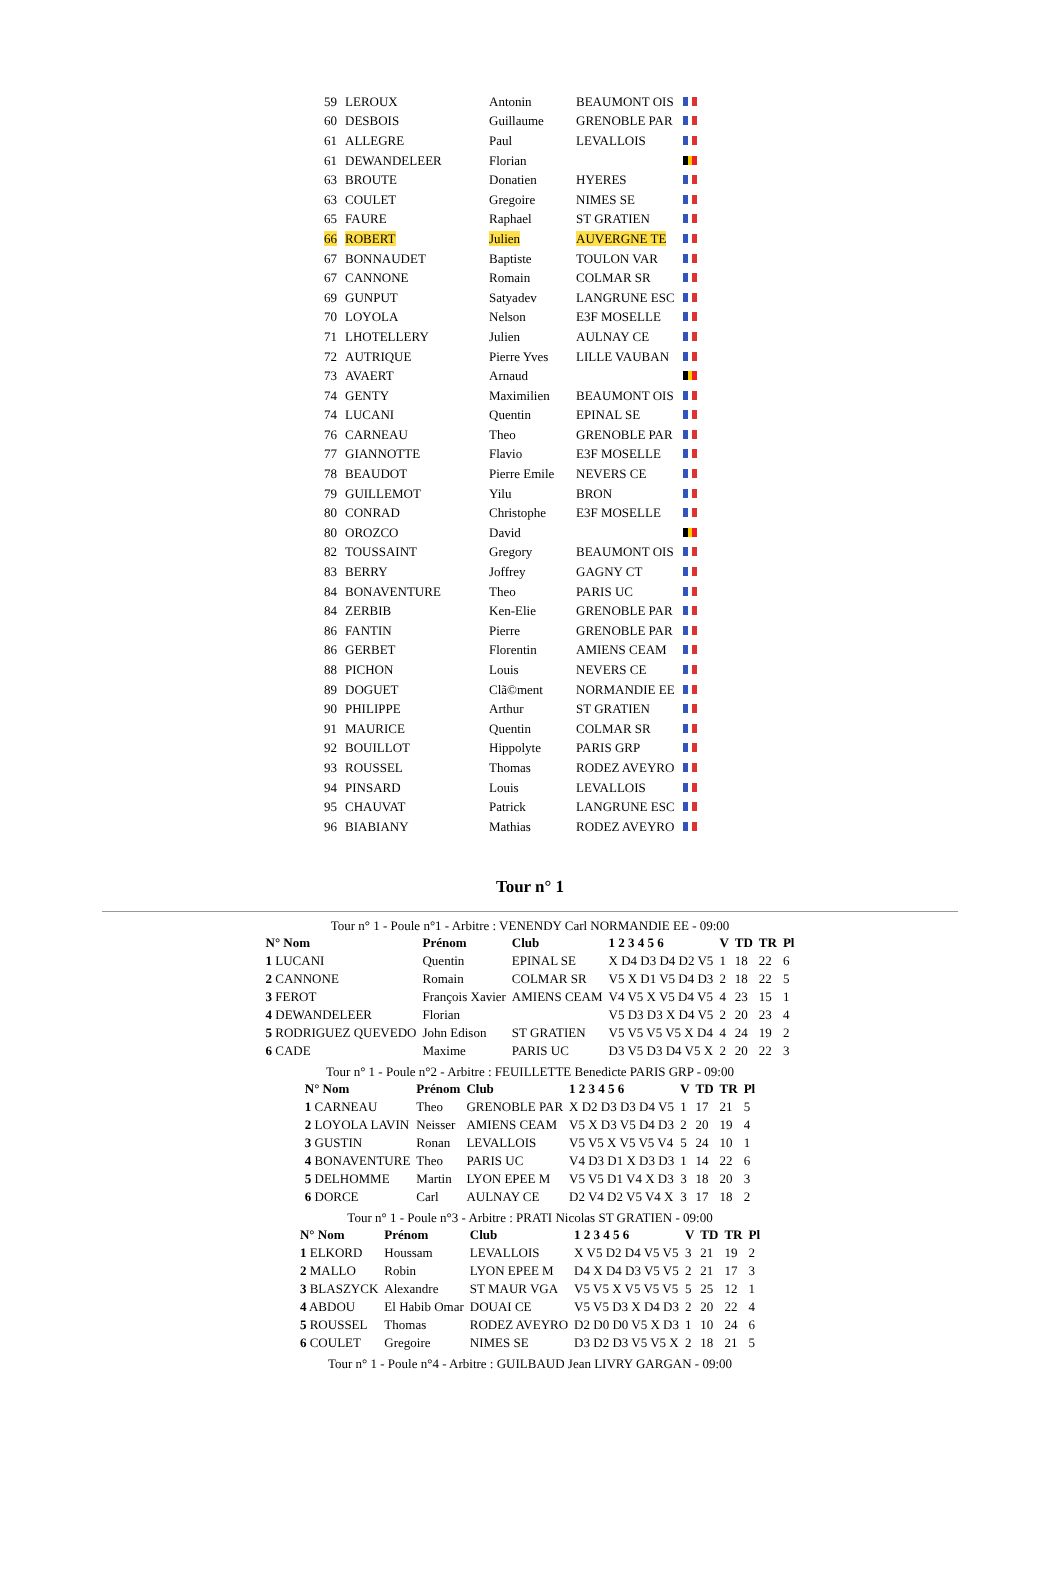| 59 | LEROUX | Antonin | BEAUMONT OIS | |
| 60 | DESBOIS | Guillaume | GRENOBLE PAR | |
| 61 | ALLEGRE | Paul | LEVALLOIS | |
| 61 | DEWANDELEER | Florian | | |
| 63 | BROUTE | Donatien | HYERES | |
| 63 | COULET | Gregoire | NIMES SE | |
| 65 | FAURE | Raphael | ST GRATIEN | |
| 66 | ROBERT | Julien | AUVERGNE TE | |
| 67 | BONNAUDET | Baptiste | TOULON VAR | |
| 67 | CANNONE | Romain | COLMAR SR | |
| 69 | GUNPUT | Satyadev | LANGRUNE ESC | |
| 70 | LOYOLA | Nelson | E3F MOSELLE | |
| 71 | LHOTELLERY | Julien | AULNAY CE | |
| 72 | AUTRIQUE | Pierre Yves | LILLE VAUBAN | |
| 73 | AVAERT | Arnaud | | |
| 74 | GENTY | Maximilien | BEAUMONT OIS | |
| 74 | LUCANI | Quentin | EPINAL SE | |
| 76 | CARNEAU | Theo | GRENOBLE PAR | |
| 77 | GIANNOTTE | Flavio | E3F MOSELLE | |
| 78 | BEAUDOT | Pierre Emile | NEVERS CE | |
| 79 | GUILLEMOT | Yilu | BRON | |
| 80 | CONRAD | Christophe | E3F MOSELLE | |
| 80 | OROZCO | David | | |
| 82 | TOUSSAINT | Gregory | BEAUMONT OIS | |
| 83 | BERRY | Joffrey | GAGNY CT | |
| 84 | BONAVENTURE | Theo | PARIS UC | |
| 84 | ZERBIB | Ken-Elie | GRENOBLE PAR | |
| 86 | FANTIN | Pierre | GRENOBLE PAR | |
| 86 | GERBET | Florentin | AMIENS CEAM | |
| 88 | PICHON | Louis | NEVERS CE | |
| 89 | DOGUET | Clã©ment | NORMANDIE EE | |
| 90 | PHILIPPE | Arthur | ST GRATIEN | |
| 91 | MAURICE | Quentin | COLMAR SR | |
| 92 | BOUILLOT | Hippolyte | PARIS GRP | |
| 93 | ROUSSEL | Thomas | RODEZ AVEYRO | |
| 94 | PINSARD | Louis | LEVALLOIS | |
| 95 | CHAUVAT | Patrick | LANGRUNE ESC | |
| 96 | BIABIANY | Mathias | RODEZ AVEYRO | |
Tour n° 1
Tour n° 1 - Poule n°1 - Arbitre : VENENDY Carl NORMANDIE EE - 09:00
| N° Nom | Prénom | Club | 1 2 3 4 5 6 | V | TD | TR | Pl |
| --- | --- | --- | --- | --- | --- | --- | --- |
| 1 LUCANI | Quentin | EPINAL SE | X D4 D3 D4 D2 V5 | 1 | 18 | 22 | 6 |
| 2 CANNONE | Romain | COLMAR SR | V5 X D1 V5 D4 D3 | 2 | 18 | 22 | 5 |
| 3 FEROT | François Xavier | AMIENS CEAM | V4 V5 X V5 D4 V5 | 4 | 23 | 15 | 1 |
| 4 DEWANDELEER | Florian | | V5 D3 D3 X D4 V5 | 2 | 20 | 23 | 4 |
| 5 RODRIGUEZ QUEVEDO | John Edison | ST GRATIEN | V5 V5 V5 V5 X D4 | 4 | 24 | 19 | 2 |
| 6 CADE | Maxime | PARIS UC | D3 V5 D3 D4 V5 X | 2 | 20 | 22 | 3 |
Tour n° 1 - Poule n°2 - Arbitre : FEUILLETTE Benedicte PARIS GRP - 09:00
| N° Nom | Prénom | Club | 1 2 3 4 5 6 | V | TD | TR | Pl |
| --- | --- | --- | --- | --- | --- | --- | --- |
| 1 CARNEAU | Theo | GRENOBLE PAR | X D2 D3 D3 D4 V5 | 1 | 17 | 21 | 5 |
| 2 LOYOLA LAVIN | Neisser | AMIENS CEAM | V5 X D3 V5 D4 D3 | 2 | 20 | 19 | 4 |
| 3 GUSTIN | Ronan | LEVALLOIS | V5 V5 X V5 V5 V4 | 5 | 24 | 10 | 1 |
| 4 BONAVENTURE | Theo | PARIS UC | V4 D3 D1 X D3 D3 | 1 | 14 | 22 | 6 |
| 5 DELHOMME | Martin | LYON EPEE M | V5 V5 D1 V4 X D3 | 3 | 18 | 20 | 3 |
| 6 DORCE | Carl | AULNAY CE | D2 V4 D2 V5 V4 X | 3 | 17 | 18 | 2 |
Tour n° 1 - Poule n°3 - Arbitre : PRATI Nicolas ST GRATIEN - 09:00
| N° Nom | Prénom | Club | 1 2 3 4 5 6 | V | TD | TR | Pl |
| --- | --- | --- | --- | --- | --- | --- | --- |
| 1 ELKORD | Houssam | LEVALLOIS | X V5 D2 D4 V5 V5 | 3 | 21 | 19 | 2 |
| 2 MALLO | Robin | LYON EPEE M | D4 X D4 D3 V5 V5 | 2 | 21 | 17 | 3 |
| 3 BLASZYCK | Alexandre | ST MAUR VGA | V5 V5 X V5 V5 V5 | 5 | 25 | 12 | 1 |
| 4 ABDOU | El Habib Omar | DOUAI CE | V5 V5 D3 X D4 D3 | 2 | 20 | 22 | 4 |
| 5 ROUSSEL | Thomas | RODEZ AVEYRO | D2 D0 D0 V5 X D3 | 1 | 10 | 24 | 6 |
| 6 COULET | Gregoire | NIMES SE | D3 D2 D3 V5 V5 X | 2 | 18 | 21 | 5 |
Tour n° 1 - Poule n°4 - Arbitre : GUILBAUD Jean LIVRY GARGAN - 09:00